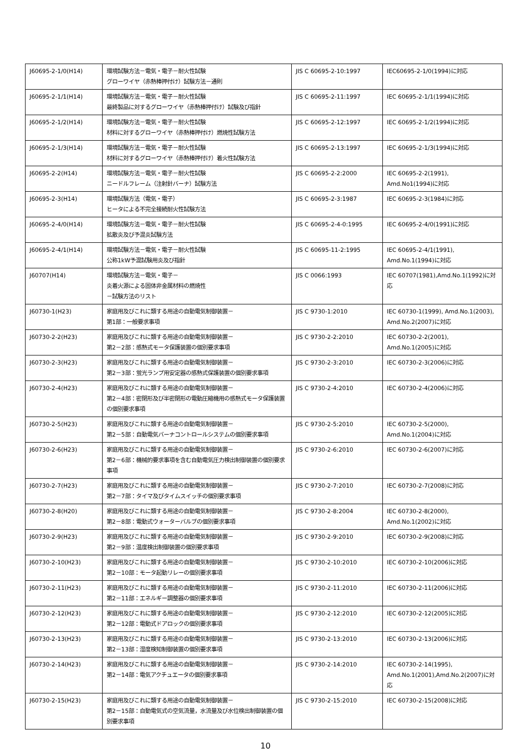| J60695-2-1/0(H14) | 環境試験方法－電気・電子－耐火性試験 グローワイヤ（赤熱棒押付け）試験方法－通則 | JIS C 60695-2-10:1997 | IEC60695-2-1/0(1994)に対応 |
| J60695-2-1/1(H14) | 環境試験方法－電気・電子－耐火性試験 最終製品に対するグローワイヤ（赤熱棒押付け）試験及び指針 | JIS C 60695-2-11:1997 | IEC 60695-2-1/1(1994)に対応 |
| J60695-2-1/2(H14) | 環境試験方法－電気・電子－耐火性試験 材料に対するグローワイヤ（赤熱棒押付け）燃焼性試験方法 | JIS C 60695-2-12:1997 | IEC 60695-2-1/2(1994)に対応 |
| J60695-2-1/3(H14) | 環境試験方法－電気・電子－耐火性試験 材料に対するグローワイヤ（赤熱棒押付け）着火性試験方法 | JIS C 60695-2-13:1997 | IEC 60695-2-1/3(1994)に対応 |
| J60695-2-2(H14) | 環境試験方法－電気・電子－耐火性試験 ニードルフレーム（注射針バーナ）試験方法 | JIS C 60695-2-2:2000 | IEC 60695-2-2(1991), Amd.No1(1994)に対応 |
| J60695-2-3(H14) | 環境試験方法（電気・電子） ヒータによる不完全接続耐火性試験方法 | JIS C 60695-2-3:1987 | IEC 60695-2-3(1984)に対応 |
| J60695-2-4/0(H14) | 環境試験方法－電気・電子－耐火性試験 拡散炎及び予混炎試験方法 | JIS C 60695-2-4-0:1995 | IEC 60695-2-4/0(1991)に対応 |
| J60695-2-4/1(H14) | 環境試験方法－電気・電子－耐火性試験 公称1kW予混試験用炎及び指針 | JIS C 60695-11-2:1995 | IEC 60695-2-4/1(1991), Amd.No.1(1994)に対応 |
| J60707(H14) | 環境試験方法－電気・電子－ 炎着火源による固体非金属材料の燃焼性 －試験方法のリスト | JIS C 0066:1993 | IEC 60707(1981),Amd.No.1(1992)に対応 |
| J60730-1(H23) | 家庭用及びこれに類する用途の自動電気制御装置－ 第1部：一般要求事項 | JIS C 9730-1:2010 | IEC 60730-1(1999), Amd.No.1(2003), Amd.No.2(2007)に対応 |
| J60730-2-2(H23) | 家庭用及びこれに類する用途の自動電気制御装置－ 第2－2部：感熱式モータ保護装置の個別要求事項 | JIS C 9730-2-2:2010 | IEC 60730-2-2(2001), Amd.No.1(2005)に対応 |
| J60730-2-3(H23) | 家庭用及びこれに類する用途の自動電気制御装置－ 第2－3部：蛍光ランプ用安定器の感熱式保護装置の個別要求事項 | JIS C 9730-2-3:2010 | IEC 60730-2-3(2006)に対応 |
| J60730-2-4(H23) | 家庭用及びこれに類する用途の自動電気制御装置－ 第2－4部：密閉形及び半密閉形の電動圧縮機用の感熱式モータ保護装置の個別要求事項 | JIS C 9730-2-4:2010 | IEC 60730-2-4(2006)に対応 |
| J60730-2-5(H23) | 家庭用及びこれに類する用途の自動電気制御装置－ 第2－5部：自動電気バーナコントロールシステムの個別要求事項 | JIS C 9730-2-5:2010 | IEC 60730-2-5(2000), Amd.No.1(2004)に対応 |
| J60730-2-6(H23) | 家庭用及びこれに類する用途の自動電気制御装置－ 第2－6部：機械的要求事項を含む自動電気圧力検出制御装置の個別要求事項 | JIS C 9730-2-6:2010 | IEC 60730-2-6(2007)に対応 |
| J60730-2-7(H23) | 家庭用及びこれに類する用途の自動電気制御装置－ 第2－7部：タイマ及びタイムスイッチの個別要求事項 | JIS C 9730-2-7:2010 | IEC 60730-2-7(2008)に対応 |
| J60730-2-8(H20) | 家庭用及びこれに類する用途の自動電気制御装置－ 第2－8部：電動式ウォーターバルブの個別要求事項 | JIS C 9730-2-8:2004 | IEC 60730-2-8(2000), Amd.No.1(2002)に対応 |
| J60730-2-9(H23) | 家庭用及びこれに類する用途の自動電気制御装置－ 第2－9部：温度検出制御装置の個別要求事項 | JIS C 9730-2-9:2010 | IEC 60730-2-9(2008)に対応 |
| J60730-2-10(H23) | 家庭用及びこれに類する用途の自動電気制御装置－ 第2－10部：モータ起動リレーの個別要求事項 | JIS C 9730-2-10:2010 | IEC 60730-2-10(2006)に対応 |
| J60730-2-11(H23) | 家庭用及びこれに類する用途の自動電気制御装置－ 第2－11部：エネルギー調整器の個別要求事項 | JIS C 9730-2-11:2010 | IEC 60730-2-11(2006)に対応 |
| J60730-2-12(H23) | 家庭用及びこれに類する用途の自動電気制御装置－ 第2－12部：電動式ドアロックの個別要求事項 | JIS C 9730-2-12:2010 | IEC 60730-2-12(2005)に対応 |
| J60730-2-13(H23) | 家庭用及びこれに類する用途の自動電気制御装置－ 第2－13部：湿度検知制御装置の個別要求事項 | JIS C 9730-2-13:2010 | IEC 60730-2-13(2006)に対応 |
| J60730-2-14(H23) | 家庭用及びこれに類する用途の自動電気制御装置－ 第2－14部：電気アクチュエータの個別要求事項 | JIS C 9730-2-14:2010 | IEC 60730-2-14(1995), Amd.No.1(2001),Amd.No.2(2007)に対応 |
| J60730-2-15(H23) | 家庭用及びこれに類する用途の自動電気制御装置－ 第2－15部：自動電気式の空気流量，水流量及び水位検出制御装置の個別要求事項 | JIS C 9730-2-15:2010 | IEC 60730-2-15(2008)に対応 |
10